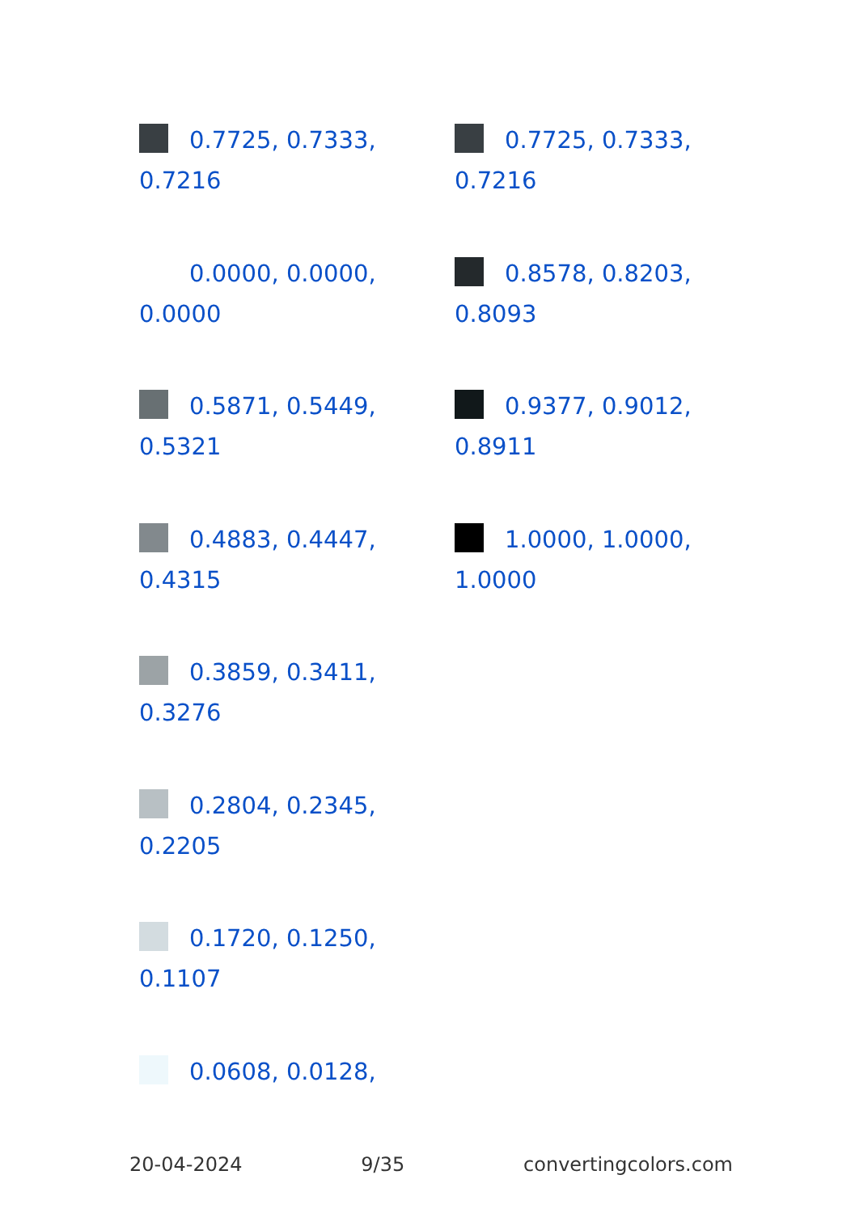0.7725, 0.7333, 0.7216
0.0000, 0.0000, 0.0000
0.5871, 0.5449, 0.5321
0.4883, 0.4447, 0.4315
0.3859, 0.3411, 0.3276
0.2804, 0.2345, 0.2205
0.1720, 0.1250, 0.1107
0.0608, 0.0128,
0.7725, 0.7333, 0.7216
0.8578, 0.8203, 0.8093
0.9377, 0.9012, 0.8911
1.0000, 1.0000, 1.0000
20-04-2024 9/35 convertingcolors.com